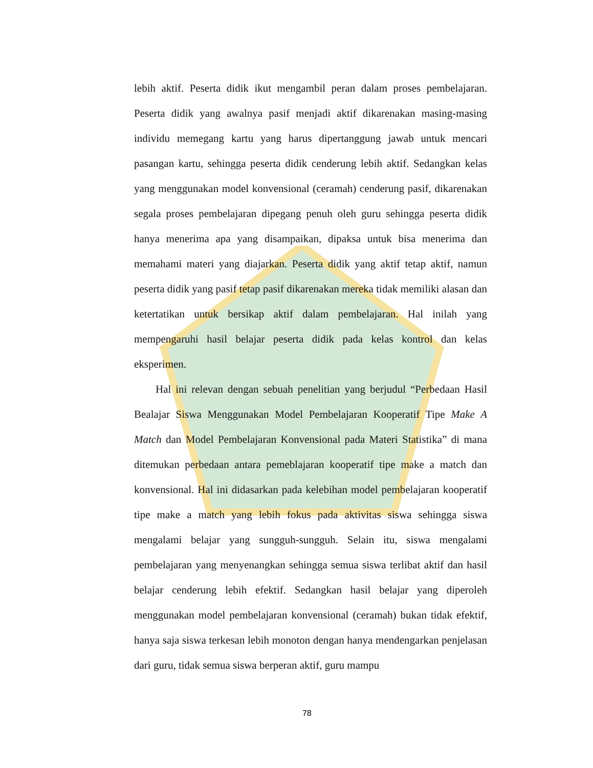lebih aktif. Peserta didik ikut mengambil peran dalam proses pembelajaran. Peserta didik yang awalnya pasif menjadi aktif dikarenakan masing-masing individu memegang kartu yang harus dipertanggung jawab untuk mencari pasangan kartu, sehingga peserta didik cenderung lebih aktif. Sedangkan kelas yang menggunakan model konvensional (ceramah) cenderung pasif, dikarenakan segala proses pembelajaran dipegang penuh oleh guru sehingga peserta didik hanya menerima apa yang disampaikan, dipaksa untuk bisa menerima dan memahami materi yang diajarkan. Peserta didik yang aktif tetap aktif, namun peserta didik yang pasif tetap pasif dikarenakan mereka tidak memiliki alasan dan ketertatikan untuk bersikap aktif dalam pembelajaran. Hal inilah yang mempengaruhi hasil belajar peserta didik pada kelas kontrol dan kelas eksperimen.
Hal ini relevan dengan sebuah penelitian yang berjudul “Perbedaan Hasil Bealajar Siswa Menggunakan Model Pembelajaran Kooperatif Tipe Make A Match dan Model Pembelajaran Konvensional pada Materi Statistika” di mana ditemukan perbedaan antara pemeblajaran kooperatif tipe make a match dan konvensional. Hal ini didasarkan pada kelebihan model pembelajaran kooperatif tipe make a match yang lebih fokus pada aktivitas siswa sehingga siswa mengalami belajar yang sungguh-sungguh. Selain itu, siswa mengalami pembelajaran yang menyenangkan sehingga semua siswa terlibat aktif dan hasil belajar cenderung lebih efektif. Sedangkan hasil belajar yang diperoleh menggunakan model pembelajaran konvensional (ceramah) bukan tidak efektif, hanya saja siswa terkesan lebih monoton dengan hanya mendengarkan penjelasan dari guru, tidak semua siswa berperan aktif, guru mampu
78